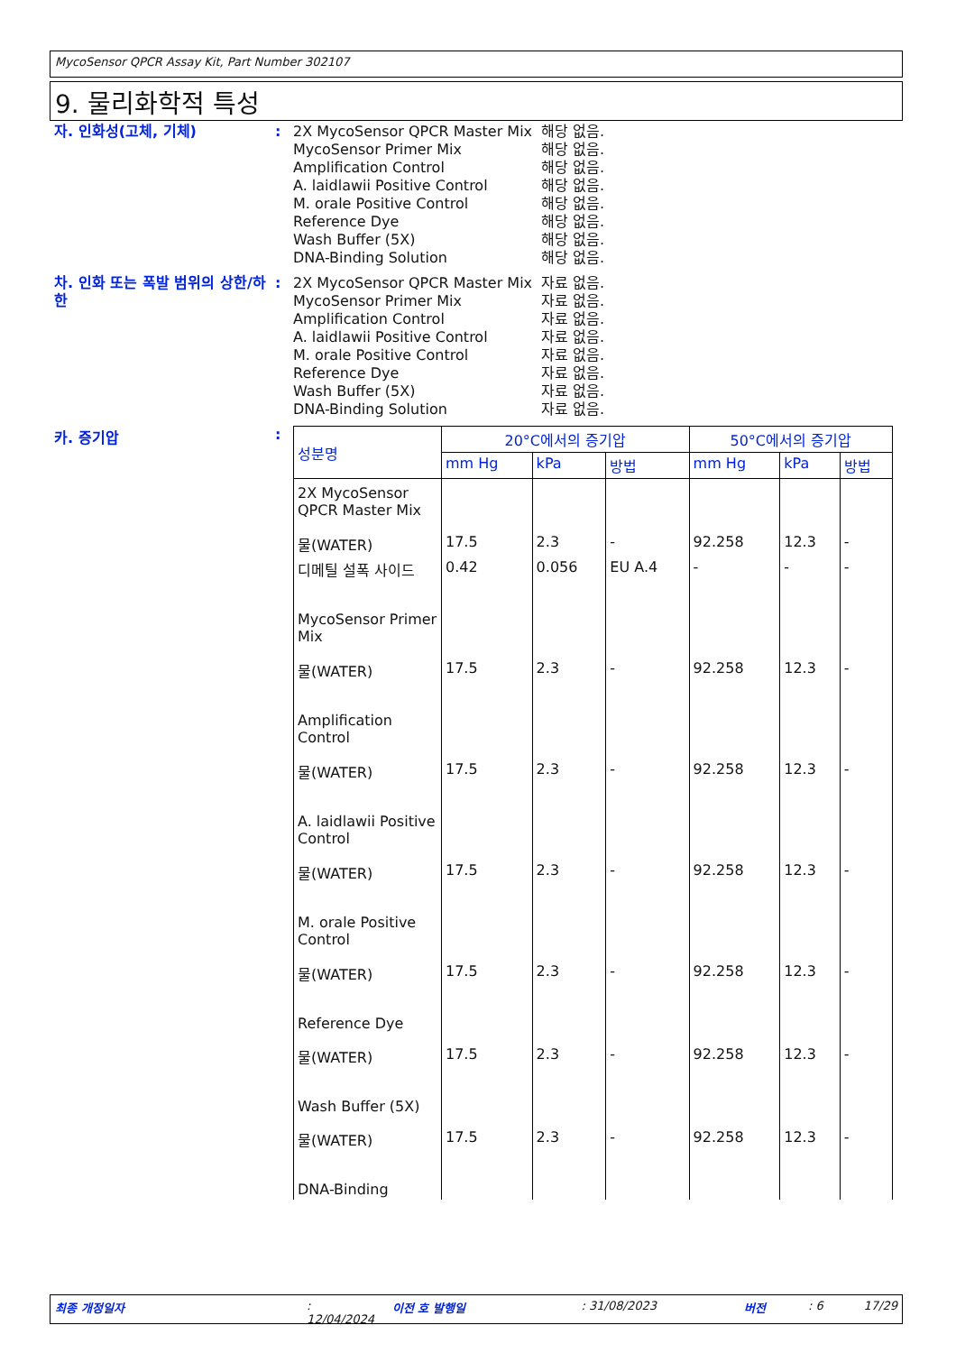MycoSensor QPCR Assay Kit, Part Number 302107
9. 물리화학적 특성
자. 인화성(고체, 기체) : 2X MycoSensor QPCR Master Mix
해당 없음.
MycoSensor Primer Mix 해당 없음.
Amplification Control 해당 없음.
A. laidlawii Positive Control
해당 없음.
M. orale Positive Control 해당 없음.
Reference Dye 해당 없음.
Wash Buffer (5X) 해당 없음.
DNA-Binding Solution 해당 없음.
차. 인화 또는 폭발 범위의 상한/하한
: 2X MycoSensor QPCR Master Mix
자료 없음.
MycoSensor Primer Mix 자료 없음.
Amplification Control 자료 없음.
A. laidlawii Positive Control
자료 없음.
M. orale Positive Control 자료 없음.
Reference Dye 자료 없음.
Wash Buffer (5X) 자료 없음.
DNA-Binding Solution 자료 없음.
카. 증기압 :
| 성분명 | 20°C에서의 증기압 | | | 50°C에서의 증기압 | | |
| --- | --- | --- | --- | --- | --- | --- |
| | mm Hg | kPa | 방법 | mm Hg | kPa | 방법 |
| 2X MycoSensor QPCR Master Mix | | | | | | |
| 물(WATER) | 17.5 | 2.3 | - | 92.258 | 12.3 | - |
| 디메틸 설폭 사이드 | 0.42 | 0.056 | EU A.4 | - | - | - |
| MycoSensor Primer Mix | | | | | | |
| 물(WATER) | 17.5 | 2.3 | - | 92.258 | 12.3 | - |
| Amplification Control | | | | | | |
| 물(WATER) | 17.5 | 2.3 | - | 92.258 | 12.3 | - |
| A. laidlawii Positive Control | | | | | | |
| 물(WATER) | 17.5 | 2.3 | - | 92.258 | 12.3 | - |
| M. orale Positive Control | | | | | | |
| 물(WATER) | 17.5 | 2.3 | - | 92.258 | 12.3 | - |
| Reference Dye | | | | | | |
| 물(WATER) | 17.5 | 2.3 | - | 92.258 | 12.3 | - |
| Wash Buffer (5X) | | | | | | |
| 물(WATER) | 17.5 | 2.3 | - | 92.258 | 12.3 | - |
| DNA-Binding | | | | | | |
최종 개정일자: 12/04/2024 이전 호 발행일: 31/08/2023 버전: 6 17/29